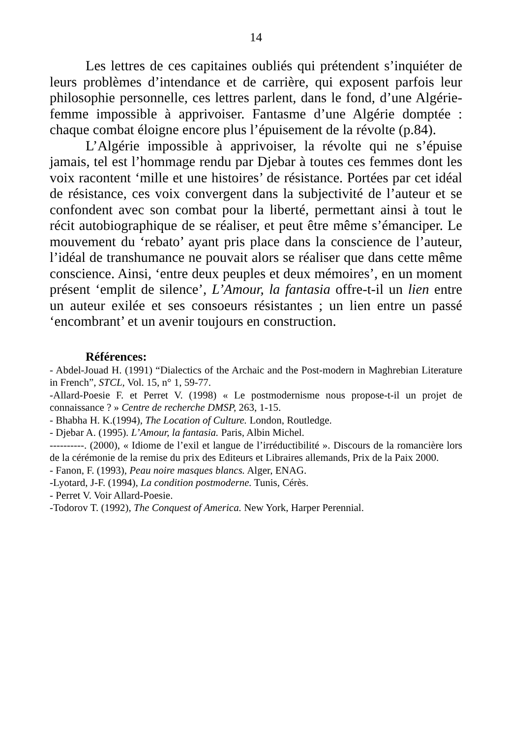14
Les lettres de ces capitaines oubliés qui prétendent s’inquiéter de leurs problèmes d’intendance et de carrière, qui exposent parfois leur philosophie personnelle, ces lettres parlent, dans le fond, d’une Algérie-femme impossible à apprivoiser. Fantasme d’une Algérie domptée : chaque combat éloigne encore plus l’épuisement de la révolte (p.84).
L’Algérie impossible à apprivoiser, la révolte qui ne s’épuise jamais, tel est l’hommage rendu par Djebar à toutes ces femmes dont les voix racontent ‘mille et une histoires’ de résistance. Portées par cet idéal de résistance, ces voix convergent dans la subjectivité de l’auteur et se confondent avec son combat pour la liberté, permettant ainsi à tout le récit autobiographique de se réaliser, et peut être même s’émanciper. Le mouvement du ‘rebato’ ayant pris place dans la conscience de l’auteur, l’idéal de transhumance ne pouvait alors se réaliser que dans cette même conscience. Ainsi, ‘entre deux peuples et deux mémoires’, en un moment présent ‘emplit de silence’, L’Amour, la fantasia offre-t-il un lien entre un auteur exilée et ses consoeurs résistantes ; un lien entre un passé ‘encombrant’ et un avenir toujours en construction.
Références:
- Abdel-Jouad H. (1991) “Dialectics of the Archaic and the Post-modern in Maghrebian Literature in French”, STCL, Vol. 15, n° 1, 59-77.
-Allard-Poesie F. et Perret V. (1998) « Le postmodernisme nous propose-t-il un projet de connaissance ? » Centre de recherche DMSP, 263, 1-15.
- Bhabha H. K.(1994), The Location of Culture. London, Routledge.
- Djebar A. (1995). L’Amour, la fantasia. Paris, Albin Michel.
----------. (2000), « Idiome de l’exil et langue de l’irréductibilité ». Discours de la romancière lors de la cérémonie de la remise du prix des Editeurs et Libraires allemands, Prix de la Paix 2000.
- Fanon, F. (1993), Peau noire masques blancs. Alger, ENAG.
-Lyotard, J-F. (1994), La condition postmoderne. Tunis, Cérès.
- Perret V. Voir Allard-Poesie.
-Todorov T. (1992), The Conquest of America. New York, Harper Perennial.